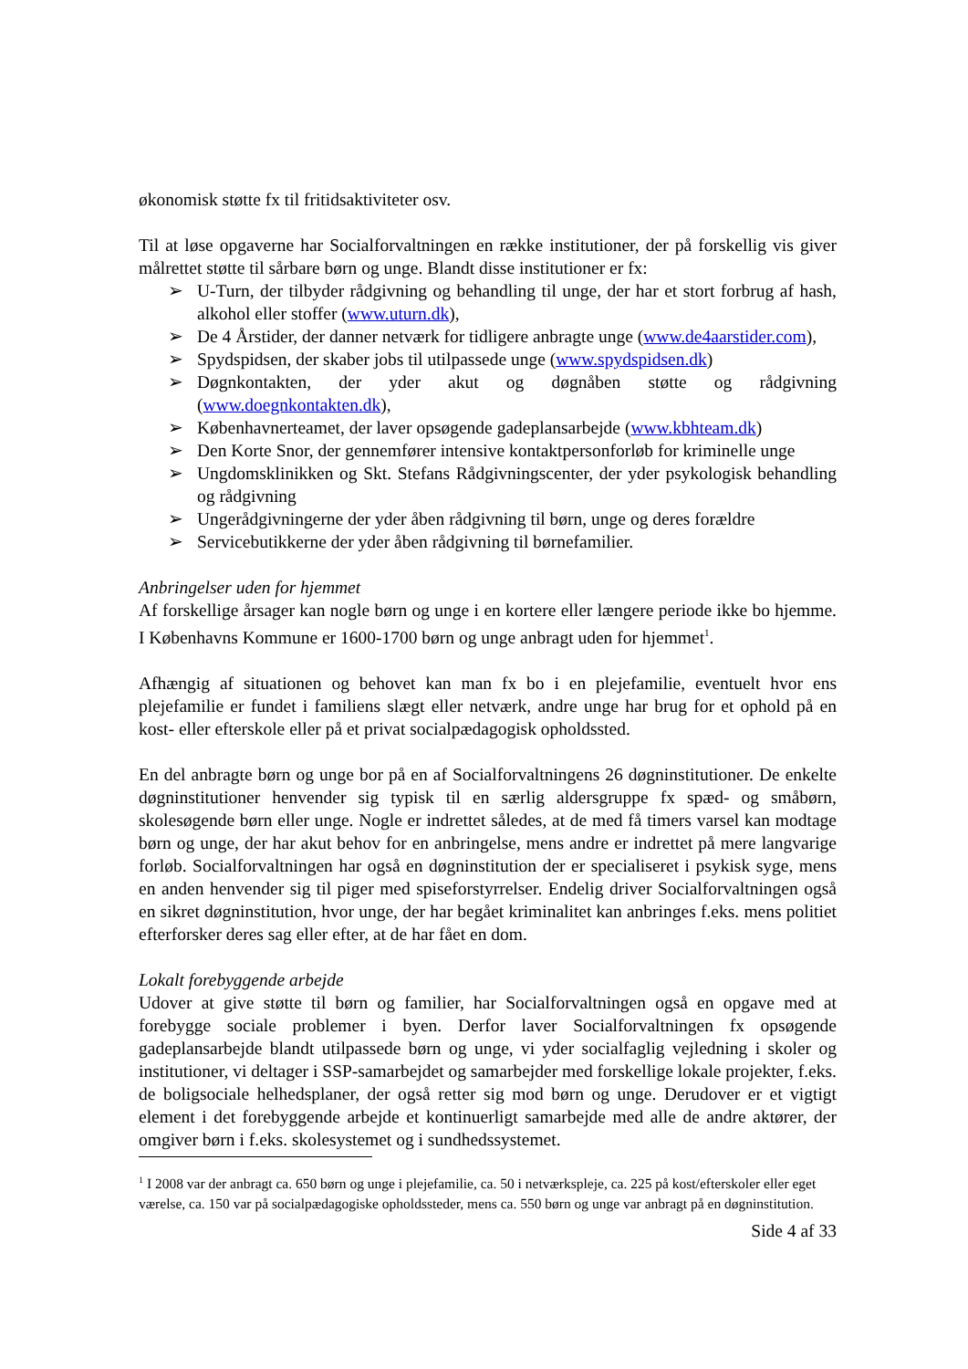økonomisk støtte fx til fritidsaktiviteter osv.
Til at løse opgaverne har Socialforvaltningen en række institutioner, der på forskellig vis giver målrettet støtte til sårbare børn og unge. Blandt disse institutioner er fx:
➢ U-Turn, der tilbyder rådgivning og behandling til unge, der har et stort forbrug af hash, alkohol eller stoffer (www.uturn.dk),
➢ De 4 Årstider, der danner netværk for tidligere anbragte unge (www.de4aarstider.com),
➢ Spydspidsen, der skaber jobs til utilpassede unge (www.spydspidsen.dk)
➢ Døgnkontakten, der yder akut og døgnåben støtte og rådgivning (www.doegnkontakten.dk),
➢ Københavnerteamet, der laver opsøgende gadeplansarbejde (www.kbhteam.dk)
➢ Den Korte Snor, der gennemfører intensive kontaktpersonforløb for kriminelle unge
➢ Ungdomsklinikken og Skt. Stefans Rådgivningscenter, der yder psykologisk behandling og rådgivning
➢ Ungerådgivningerne der yder åben rådgivning til børn, unge og deres forældre
➢ Servicebutikkerne der yder åben rådgivning til børnefamilier.
Anbringelser uden for hjemmet
Af forskellige årsager kan nogle børn og unge i en kortere eller længere periode ikke bo hjemme. I Københavns Kommune er 1600-1700 børn og unge anbragt uden for hjemmet<sup>1</sup>.
Afhængig af situationen og behovet kan man fx bo i en plejefamilie, eventuelt hvor ens plejefamilie er fundet i familiens slægt eller netværk, andre unge har brug for et ophold på en kost- eller efterskole eller på et privat socialpædagogisk opholdssted.
En del anbragte børn og unge bor på en af Socialforvaltningens 26 døgninstitutioner. De enkelte døgninstitutioner henvender sig typisk til en særlig aldersgruppe fx spæd- og småbørn, skolesøgende børn eller unge. Nogle er indrettet således, at de med få timers varsel kan modtage børn og unge, der har akut behov for en anbringelse, mens andre er indrettet på mere langvarige forløb. Socialforvaltningen har også en døgninstitution der er specialiseret i psykisk syge, mens en anden henvender sig til piger med spiseforstyrrelser. Endelig driver Socialforvaltningen også en sikret døgninstitution, hvor unge, der har begået kriminalitet kan anbringes f.eks. mens politiet efterforsker deres sag eller efter, at de har fået en dom.
Lokalt forebyggende arbejde
Udover at give støtte til børn og familier, har Socialforvaltningen også en opgave med at forebygge sociale problemer i byen. Derfor laver Socialforvaltningen fx opsøgende gadeplansarbejde blandt utilpassede børn og unge, vi yder socialfaglig vejledning i skoler og institutioner, vi deltager i SSP-samarbejdet og samarbejder med forskellige lokale projekter, f.eks. de boligsociale helhedsplaner, der også retter sig mod børn og unge. Derudover er et vigtigt element i det forebyggende arbejde et kontinuerligt samarbejde med alle de andre aktører, der omgiver børn i f.eks. skolesystemet og i sundhedssystemet.
<sup>1</sup> I 2008 var der anbragt ca. 650 børn og unge i plejefamilie, ca. 50 i netværkspleje, ca. 225 på kost/efterskoler eller eget værelse, ca. 150 var på socialpædagogiske opholdssteder, mens ca. 550 børn og unge var anbragt på en døgninstitution.
Side 4 af 33